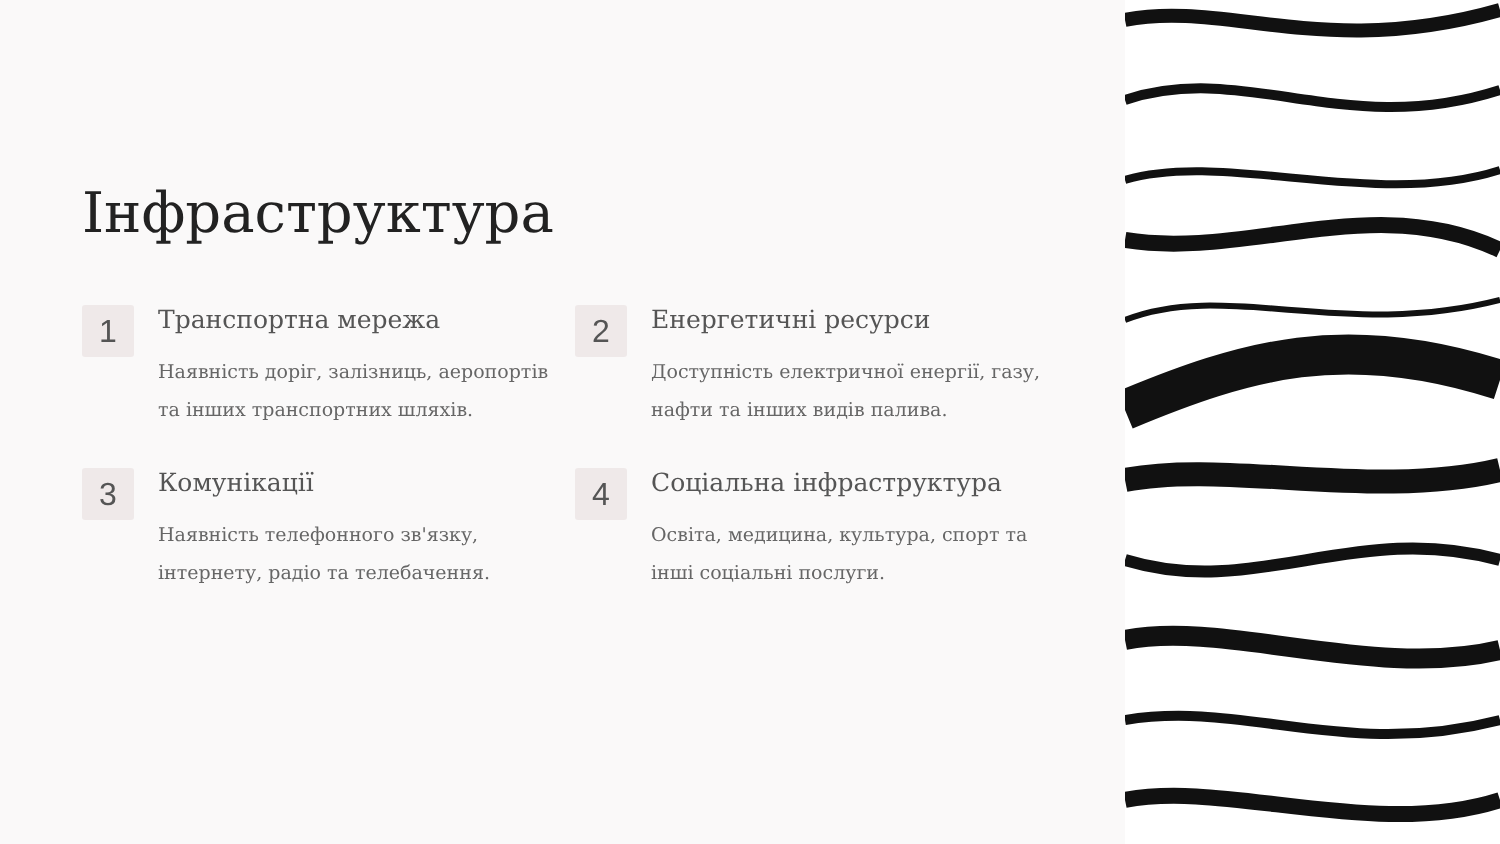Інфраструктура
1
Транспортна мережа
Наявність доріг, залізниць, аеропортів та інших транспортних шляхів.
2
Енергетичні ресурси
Доступність електричної енергії, газу, нафти та інших видів палива.
3
Комунікації
Наявність телефонного зв'язку, інтернету, радіо та телебачення.
4
Соціальна інфраструктура
Освіта, медицина, культура, спорт та інші соціальні послуги.